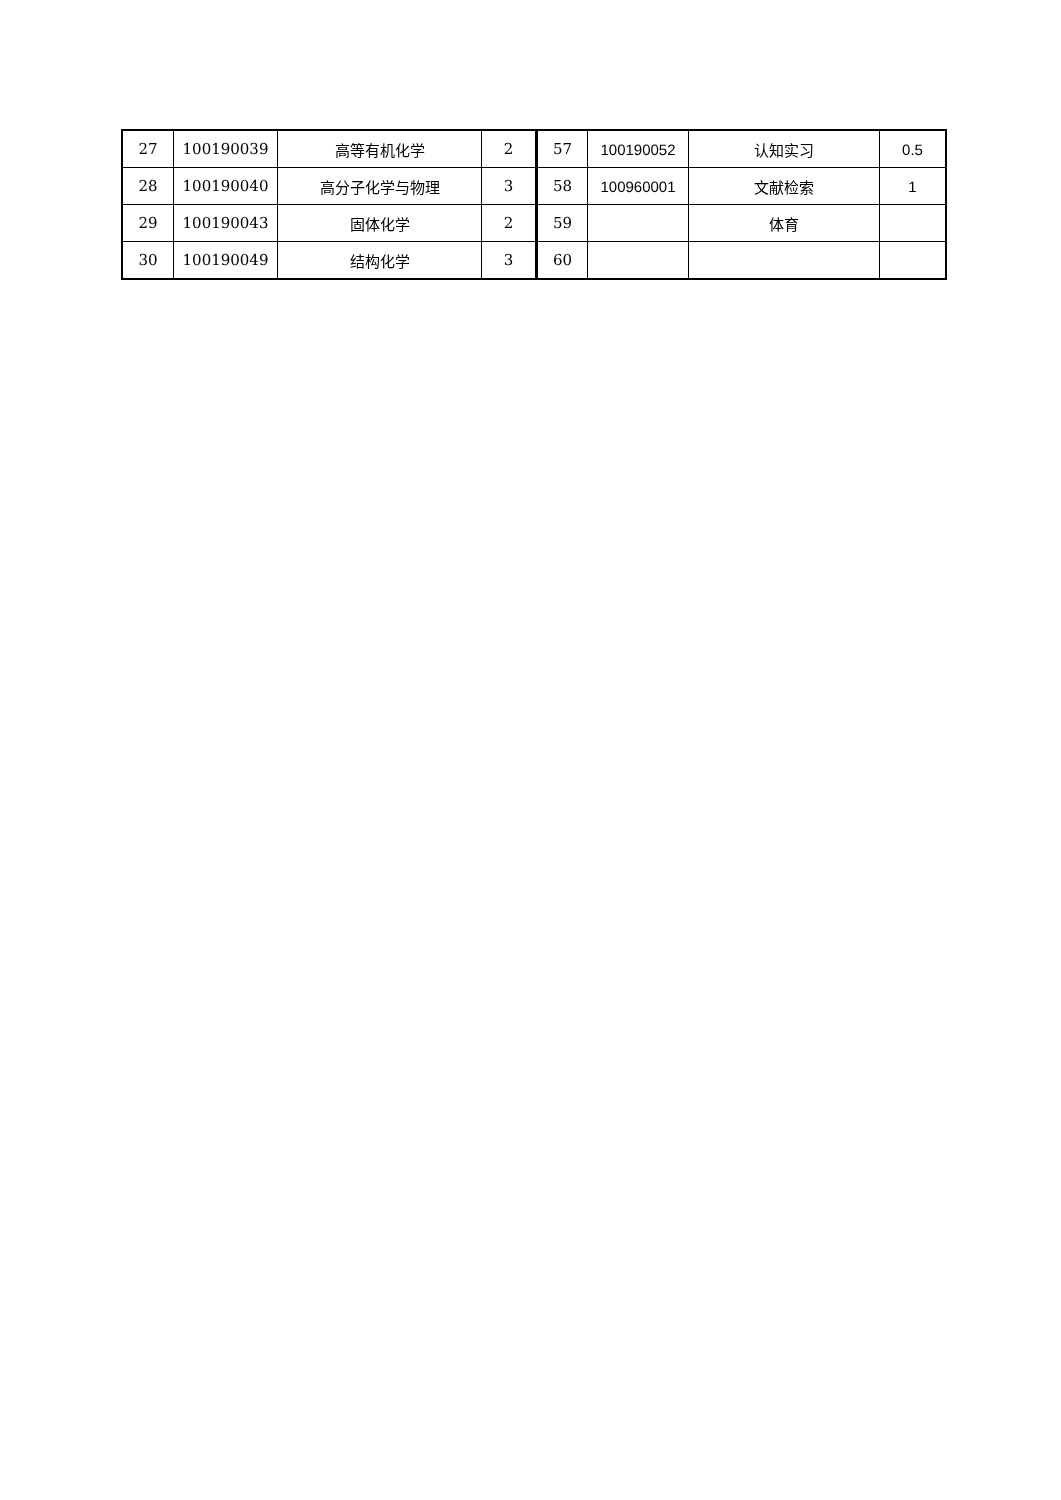| 27 | 100190039 | 高等有机化学 | 2 | 57 | 100190052 | 认知实习 | 0.5 |
| 28 | 100190040 | 高分子化学与物理 | 3 | 58 | 100960001 | 文献检索 | 1 |
| 29 | 100190043 | 固体化学 | 2 | 59 | | 体育 | |
| 30 | 100190049 | 结构化学 | 3 | 60 | | | |